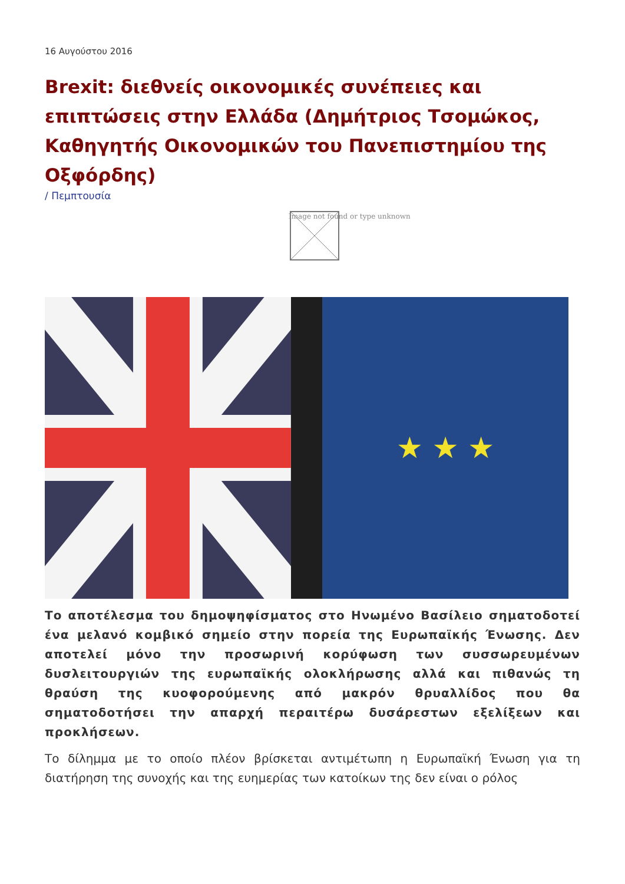16 Αυγούστου 2016
Brexit: διεθνείς οικονομικές συνέπειες και επιπτώσεις στην Ελλάδα (Δημήτριος Τσομώκος, Καθηγητής Οικονομικών του Πανεπιστημίου της Οξφόρδης)
/ Πεμπτουσία
Image not found or type unknown
★ ★ ★
Το αποτέλεσμα του δημοψηφίσματος στο Ηνωμένο Βασίλειο σηματοδοτεί ένα μελανό κομβικό σημείο στην πορεία της Ευρωπαϊκής Ένωσης. Δεν αποτελεί μόνο την προσωρινή κορύφωση των συσσωρευμένων δυσλειτουργιών της ευρωπαϊκής ολοκλήρωσης αλλά και πιθανώς τη θραύση της κυοφορούμενης από μακρόν θρυαλλίδος που θα σηματοδοτήσει την απαρχή περαιτέρω δυσάρεστων εξελίξεων και προκλήσεων.
Το δίλημμα με το οποίο πλέον βρίσκεται αντιμέτωπη η Ευρωπαϊκή Ένωση για τη διατήρηση της συνοχής και της ευημερίας των κατοίκων της δεν είναι ο ρόλος